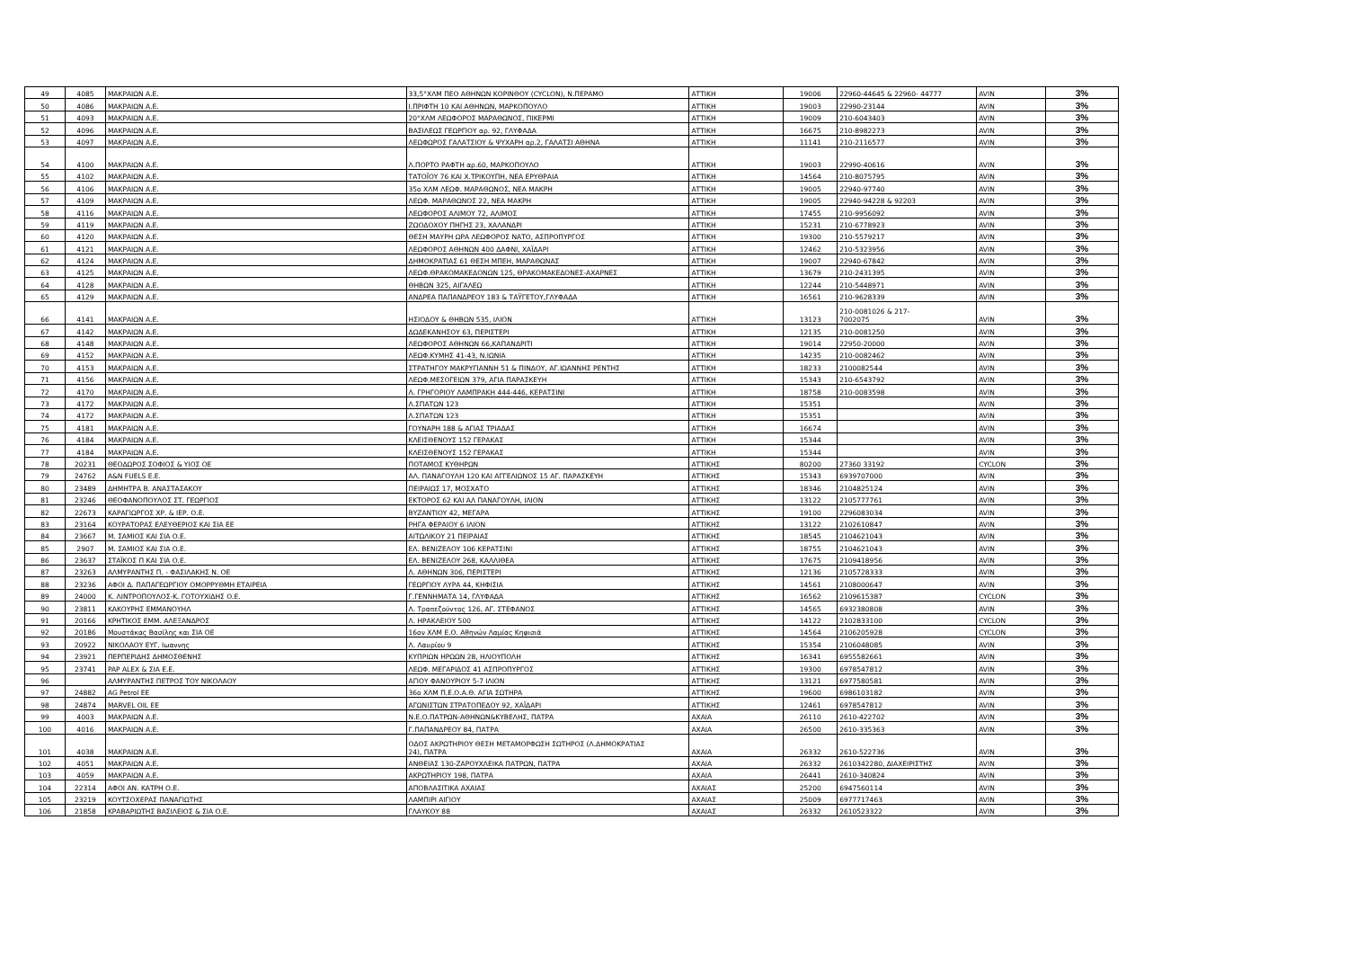| 49 | 4085 | ΜΑΚΡΑΙΩΝ Α.Ε. | 33,5°ΧΛΜ ΠΕΟ ΑΘΗΝΩΝ ΚΟΡΙΝΘΟΥ (CYCLON), Ν.ΠΕΡΑΜΟ | ΑΤΤΙΚΗ | 19006 | 22960-44645 & 22960- 44777 | AVIN | 3% |
| 50 | 4086 | ΜΑΚΡΑΙΩΝ Α.Ε. | Ι.ΠΡΙΦΤΗ 10 ΚΑΙ ΑΘΗΝΩΝ, ΜΑΡΚΟΠΟΥΛΟ | ΑΤΤΙΚΗ | 19003 | 22990-23144 | AVIN | 3% |
| 51 | 4093 | ΜΑΚΡΑΙΩΝ Α.Ε. | 20°ΧΛΜ ΛΕΩΦΟΡΟΣ ΜΑΡΑΘΩΝΟΣ, ΠΙΚΕΡΜΙ | ΑΤΤΙΚΗ | 19009 | 210-6043403 | AVIN | 3% |
| 52 | 4096 | ΜΑΚΡΑΙΩΝ Α.Ε. | ΒΑΣΙΛΕΩΣ ΓΕΩΡΓΙΟΥ αρ. 92, ΓΛΥΦΑΔΑ | ΑΤΤΙΚΗ | 16675 | 210-8982273 | AVIN | 3% |
| 53 | 4097 | ΜΑΚΡΑΙΩΝ Α.Ε. | ΛΕΩΦΩΡΟΣ ΓΑΛΑΤΣΙΟΥ & ΨΥΧΑΡΗ αρ.2, ΓΑΛΑΤΣΙ ΑΘΗΝΑ | ΑΤΤΙΚΗ | 11141 | 210-2116577 | AVIN | 3% |
| 54 | 4100 | ΜΑΚΡΑΙΩΝ Α.Ε. | Λ.ΠΟΡΤΟ ΡΑΦΤΗ αρ.60, ΜΑΡΚΟΠΟΥΛΟ | ΑΤΤΙΚΗ | 19003 | 22990-40616 | AVIN | 3% |
| 55 | 4102 | ΜΑΚΡΑΙΩΝ Α.Ε. | ΤΑΤΟΪΟΥ 76 ΚΑΙ Χ.ΤΡΙΚΟΥΠΗ, ΝΕΑ ΕΡΥΘΡΑΙΑ | ΑΤΤΙΚΗ | 14564 | 210-8075795 | AVIN | 3% |
| 56 | 4106 | ΜΑΚΡΑΙΩΝ Α.Ε. | 35ο ΧΛΜ ΛΕΩΦ. ΜΑΡΑΘΩΝΟΣ, ΝΕΑ ΜΑΚΡΗ | ΑΤΤΙΚΗ | 19005 | 22940-97740 | AVIN | 3% |
| 57 | 4109 | ΜΑΚΡΑΙΩΝ Α.Ε. | ΛΕΩΦ. ΜΑΡΑΘΩΝΟΣ 22, ΝΕΑ ΜΑΚΡΗ | ΑΤΤΙΚΗ | 19005 | 22940-94228 & 92203 | AVIN | 3% |
| 58 | 4116 | ΜΑΚΡΑΙΩΝ Α.Ε. | ΛΕΩΦΟΡΟΣ ΑΛΙΜΟΥ 72, ΑΛΙΜΟΣ | ΑΤΤΙΚΗ | 17455 | 210-9956092 | AVIN | 3% |
| 59 | 4119 | ΜΑΚΡΑΙΩΝ Α.Ε. | ΖΩΟΔΟΧΟΥ ΠΗΓΗΣ 23, ΧΑΛΑΝΔΡΙ | ΑΤΤΙΚΗ | 15231 | 210-6778923 | AVIN | 3% |
| 60 | 4120 | ΜΑΚΡΑΙΩΝ Α.Ε. | ΘΕΣΗ ΜΑΥΡΗ ΩΡΑ ΛΕΩΦΟΡΟΣ ΝΑΤΟ, ΑΣΠΡΟΠΥΡΓΟΣ | ΑΤΤΙΚΗ | 19300 | 210-5579217 | AVIN | 3% |
| 61 | 4121 | ΜΑΚΡΑΙΩΝ Α.Ε. | ΛΕΩΦΟΡΟΣ ΑΘΗΝΩΝ 400 ΔΑΦΝΙ, ΧΑΪΔΑΡΙ | ΑΤΤΙΚΗ | 12462 | 210-5323956 | AVIN | 3% |
| 62 | 4124 | ΜΑΚΡΑΙΩΝ Α.Ε. | ΔΗΜΟΚΡΑΤΙΑΣ 61 ΘΕΣΗ ΜΠΕΗ, ΜΑΡΑΘΩΝΑΣ | ΑΤΤΙΚΗ | 19007 | 22940-67842 | AVIN | 3% |
| 63 | 4125 | ΜΑΚΡΑΙΩΝ Α.Ε. | ΛΕΩΦ.ΘΡΑΚΟΜΑΚΕΔΟΝΩΝ 125, ΘΡΑΚΟΜΑΚΕΔΟΝΕΣ-ΑΧΑΡΝΕΣ | ΑΤΤΙΚΗ | 13679 | 210-2431395 | AVIN | 3% |
| 64 | 4128 | ΜΑΚΡΑΙΩΝ Α.Ε. | ΘΗΒΩΝ 325, ΑΙΓΑΛΕΩ | ΑΤΤΙΚΗ | 12244 | 210-5448971 | AVIN | 3% |
| 65 | 4129 | ΜΑΚΡΑΙΩΝ Α.Ε. | ΑΝΔΡΕΑ ΠΑΠΑΝΔΡΕΟΥ 183 & ΤΑΫΓΕΤΟΥ,ΓΛΥΦΑΔΑ | ΑΤΤΙΚΗ | 16561 | 210-9628339 | AVIN | 3% |
| 66 | 4141 | ΜΑΚΡΑΙΩΝ Α.Ε. | ΗΣΙΟΔΟΥ & ΘΗΒΩΝ 535, ΙΛΙΟΝ | ΑΤΤΙΚΗ | 13123 | 210-0081026 & 217- 7002075 | AVIN | 3% |
| 67 | 4142 | ΜΑΚΡΑΙΩΝ Α.Ε. | ΔΩΔΕΚΑΝΗΣΟΥ 63, ΠΕΡΙΣΤΕΡΙ | ΑΤΤΙΚΗ | 12135 | 210-0081250 | AVIN | 3% |
| 68 | 4148 | ΜΑΚΡΑΙΩΝ Α.Ε. | ΛΕΩΦΟΡΟΣ ΑΘΗΝΩΝ 66,ΚΑΠΑΝΔΡΙΤΙ | ΑΤΤΙΚΗ | 19014 | 22950-20000 | AVIN | 3% |
| 69 | 4152 | ΜΑΚΡΑΙΩΝ Α.Ε. | ΛΕΩΦ.ΚΥΜΗΣ 41-43, Ν.ΙΩΝΙΑ | ΑΤΤΙΚΗ | 14235 | 210-0082462 | AVIN | 3% |
| 70 | 4153 | ΜΑΚΡΑΙΩΝ Α.Ε. | ΣΤΡΑΤΗΓΟΥ ΜΑΚΡΥΓΙΑΝΝΗ 51 & ΠΙΝΔΟΥ, ΑΓ.ΙΩΑΝΝΗΣ ΡΕΝΤΗΣ | ΑΤΤΙΚΗ | 18233 | 2100082544 | AVIN | 3% |
| 71 | 4156 | ΜΑΚΡΑΙΩΝ Α.Ε. | ΛΕΩΦ.ΜΕΣΟΓΕΙΩΝ 379, ΑΓΙΑ ΠΑΡΑΣΚΕΥΗ | ΑΤΤΙΚΗ | 15343 | 210-6543792 | AVIN | 3% |
| 72 | 4170 | ΜΑΚΡΑΙΩΝ Α.Ε. | Λ. ΓΡΗΓΟΡΙΟΥ ΛΑΜΠΡΑΚΗ 444-446, ΚΕΡΑΤΣΙΝΙ | ΑΤΤΙΚΗ | 18758 | 210-0083598 | AVIN | 3% |
| 73 | 4172 | ΜΑΚΡΑΙΩΝ Α.Ε. | Λ.ΣΠΑΤΩΝ 123 | ΑΤΤΙΚΗ | 15351 | | AVIN | 3% |
| 74 | 4172 | ΜΑΚΡΑΙΩΝ Α.Ε. | Λ.ΣΠΑΤΩΝ 123 | ΑΤΤΙΚΗ | 15351 | | AVIN | 3% |
| 75 | 4181 | ΜΑΚΡΑΙΩΝ Α.Ε. | ΓΟΥΝΑΡΗ 188 & ΑΓΙΑΣ ΤΡΙΑΔΑΣ | ΑΤΤΙΚΗ | 16674 | | AVIN | 3% |
| 76 | 4184 | ΜΑΚΡΑΙΩΝ Α.Ε. | ΚΛΕΙΣΘΕΝΟΥΣ 152 ΓΕΡΑΚΑΣ | ΑΤΤΙΚΗ | 15344 | | AVIN | 3% |
| 77 | 4184 | ΜΑΚΡΑΙΩΝ Α.Ε. | ΚΛΕΙΣΘΕΝΟΥΣ 152 ΓΕΡΑΚΑΣ | ΑΤΤΙΚΗ | 15344 | | AVIN | 3% |
| 78 | 20231 | ΘΕΟΔΩΡΟΣ ΣΟΦΙΟΣ & ΥΙΟΣ ΟΕ | ΠΟΤΑΜΟΣ ΚΥΘΗΡΩΝ | ΑΤΤΙΚΗΣ | 80200 | 27360 33192 | CYCLON | 3% |
| 79 | 24762 | A&N FUELS E.E. | ΑΛ. ΠΑΝΑΓΟΥΛΗ 120 ΚΑΙ ΑΓΓΕΛΙΩΝΟΣ 15 ΑΓ. ΠΑΡΑΣΚΕΥΗ | ΑΤΤΙΚΗΣ | 15343 | 6939707000 | AVIN | 3% |
| 80 | 23489 | ΔΗΜΗΤΡΑ Β. ΑΝΑΣΤΑΣΑΚΟΥ | ΠΕΙΡΑΙΩΣ 17, ΜΟΣΧΑΤΟ | ΑΤΤΙΚΗΣ | 18346 | 2104825124 | AVIN | 3% |
| 81 | 23246 | ΘΕΟΦΑΝΟΠΟΥΛΟΣ ΣΤ. ΓΕΩΡΓΙΟΣ | ΕΚΤΟΡΟΣ 62 ΚΑΙ ΑΛ ΠΑΝΑΓΟΥΛΗ, ΙΛΙΟΝ | ΑΤΤΙΚΗΣ | 13122 | 2105777761 | AVIN | 3% |
| 82 | 22673 | ΚΑΡΑΓΙΩΡΓΟΣ ΧΡ. & ΙΕΡ. Ο.Ε. | ΒΥΖΑΝΤΙΟΥ 42, ΜΕΓΑΡΑ | ΑΤΤΙΚΗΣ | 19100 | 2296083034 | AVIN | 3% |
| 83 | 23164 | ΚΟΥΡΑΤΟΡΑΣ ΕΛΕΥΘΕΡΙΟΣ ΚΑΙ ΣΙΑ ΕΕ | ΡΗΓΑ ΦΕΡΑΙΟΥ 6 ΙΛΙΟΝ | ΑΤΤΙΚΗΣ | 13122 | 2102610847 | AVIN | 3% |
| 84 | 23667 | Μ. ΣΑΜΙΟΣ ΚΑΙ ΣΙΑ Ο.Ε. | ΑΙΤΩΛΙΚΟΥ 21 ΠΕΙΡΑΙΑΣ | ΑΤΤΙΚΗΣ | 18545 | 2104621043 | AVIN | 3% |
| 85 | 2907 | Μ. ΣΑΜΙΟΣ ΚΑΙ ΣΙΑ Ο.Ε. | ΕΛ. ΒΕΝΙΖΕΛΟΥ 106 ΚΕΡΑΤΣΙΝΙ | ΑΤΤΙΚΗΣ | 18755 | 2104621043 | AVIN | 3% |
| 86 | 23637 | ΣΤΑΪΚΟΣ Π ΚΑΙ ΣΙΑ Ο.Ε. | ΕΛ. ΒΕΝΙΖΕΛΟΥ 268, ΚΑΛΛΙΘΕΑ | ΑΤΤΙΚΗΣ | 17675 | 2109418956 | AVIN | 3% |
| 87 | 23263 | ΑΛΜΥΡΑΝΤΗΣ Π. - ΦΑΣΙΛΑΚΗΣ Ν. ΟΕ | Λ. ΑΘΗΝΩΝ 306, ΠΕΡΙΣΤΕΡΙ | ΑΤΤΙΚΗΣ | 12136 | 2105728333 | AVIN | 3% |
| 88 | 23236 | ΑΦΟΙ Δ. ΠΑΠΑΓΕΩΡΓΙΟΥ ΟΜΟΡΡΥΘΜΗ ΕΤΑΙΡΕΙΑ | ΓΕΩΡΓΙΟΥ ΛΥΡΑ 44, ΚΗΦΙΣΙΑ | ΑΤΤΙΚΗΣ | 14561 | 2108000647 | AVIN | 3% |
| 89 | 24000 | Κ. ΛΙΝΤΡΟΠΟΥΛΟΣ-Κ. ΓΟΤΟΥΧΙΔΗΣ Ο.Ε. | Γ.ΓΕΝΝΗΜΑΤΑ 14, ΓΛΥΦΑΔΑ | ΑΤΤΙΚΗΣ | 16562 | 2109615387 | CYCLON | 3% |
| 90 | 23811 | ΚΑΚΟΥΡΗΣ ΕΜΜΑΝΟΥΗΛ | Λ. Τραπεζούντος 126, ΑΓ. ΣΤΕΦΑΝΟΣ | ΑΤΤΙΚΗΣ | 14565 | 6932380808 | AVIN | 3% |
| 91 | 20166 | ΚΡΗΤΙΚΟΣ ΕΜΜ. ΑΛΕΞΑΝΔΡΟΣ | Λ. ΗΡΑΚΛΕΙΟΥ 500 | ΑΤΤΙΚΗΣ | 14122 | 2102833100 | CYCLON | 3% |
| 92 | 20186 | Μουστάκας Βασίλης και ΣΙΑ ΟΕ | 16ον ΧΛΜ Ε.Ο. Αθηνών Λαμίας Κηφισιά | ΑΤΤΙΚΗΣ | 14564 | 2106205928 | CYCLON | 3% |
| 93 | 20922 | ΝΙΚΟΛΑΟΥ ΕΥΓ. Ιωαννης | Λ. Λαυρίου 9 | ΑΤΤΙΚΗΣ | 15354 | 2106048085 | AVIN | 3% |
| 94 | 23921 | ΠΕΡΠΕΡΙΔΗΣ ΔΗΜΟΣΘΕΝΗΣ | ΚΥΠΡΙΩΝ ΗΡΩΩΝ 28, ΗΛΙΟΥΠΟΛΗ | ΑΤΤΙΚΗΣ | 16341 | 6955582661 | AVIN | 3% |
| 95 | 23741 | PAP ALEX & ΣΙΑ Ε.Ε. | ΛΕΩΦ. ΜΕΓΑΡΙΔΟΣ 41 ΑΣΠΡΟΠΥΡΓΟΣ | ΑΤΤΙΚΗΣ | 19300 | 6978547812 | AVIN | 3% |
| 96 | | ΑΛΜΥΡΑΝΤΗΣ ΠΕΤΡΟΣ ΤΟΥ ΝΙΚΟΛΑΟΥ | ΑΓΙΟΥ ΦΑΝΟΥΡΙΟΥ 5-7 ΙΛΙΟΝ | ΑΤΤΙΚΗΣ | 13121 | 6977580581 | AVIN | 3% |
| 97 | 24882 | AG Petrol EE | 36ο ΧΛΜ Π.Ε.Ο.Α.Θ. ΑΓΙΑ ΣΩΤΗΡΑ | ΑΤΤΙΚΗΣ | 19600 | 6986103182 | AVIN | 3% |
| 98 | 24874 | MARVEL OIL EE | ΑΓΩΝΙΣΤΩΝ ΣΤΡΑΤΟΠΕΔΟΥ 92, ΧΑΪΔΑΡΙ | ΑΤΤΙΚΗΣ | 12461 | 6978547812 | AVIN | 3% |
| 99 | 4003 | ΜΑΚΡΑΙΩΝ Α.Ε. | Ν.Ε.Ο.ΠΑΤΡΩΝ-ΑΘΗΝΩΝ&ΚΥΒΕΛΗΣ, ΠΑΤΡΑ | ΑΧΑΙΑ | 26110 | 2610-422702 | AVIN | 3% |
| 100 | 4016 | ΜΑΚΡΑΙΩΝ Α.Ε. | Γ.ΠΑΠΑΝΔΡΕΟΥ 84, ΠΑΤΡΑ | ΑΧΑΙΑ | 26500 | 2610-335363 | AVIN | 3% |
| 101 | 4038 | ΜΑΚΡΑΙΩΝ Α.Ε. | ΟΔΟΣ ΑΚΡΩΤΗΡΙΟΥ ΘΕΣΗ ΜΕΤΑΜΟΡΦΩΣΗ ΣΩΤΗΡΟΣ (Λ.ΔΗΜΟΚΡΑΤΙΑΣ 24), ΠΑΤΡΑ | ΑΧΑΙΑ | 26332 | 2610-522736 | AVIN | 3% |
| 102 | 4051 | ΜΑΚΡΑΙΩΝ Α.Ε. | ΑΝΘΕΙΑΣ 130-ΖΑΡΟΥΧΛΕΙΚΑ ΠΑΤΡΩΝ, ΠΑΤΡΑ | ΑΧΑΙΑ | 26332 | 2610342280, ΔΙΑΧΕΙΡΙΣΤΗΣ | AVIN | 3% |
| 103 | 4059 | ΜΑΚΡΑΙΩΝ Α.Ε. | ΑΚΡΩΤΗΡΙΟΥ 198, ΠΑΤΡΑ | ΑΧΑΙΑ | 26441 | 2610-340824 | AVIN | 3% |
| 104 | 22314 | ΑΦΟΙ ΑΝ. ΚΑΤΡΗ Ο.Ε. | ΑΠΟΒΛΑΣΙΤΙΚΑ ΑΧΑΙΑΣ | ΑΧΑΙΑΣ | 25200 | 6947560114 | AVIN | 3% |
| 105 | 23219 | ΚΟΥΤΣΟΧΕΡΑΣ ΠΑΝΑΓΙΩΤΗΣ | ΛΑΜΠΙΡΙ ΑΙΓΙΟΥ | ΑΧΑΙΑΣ | 25009 | 6977717463 | AVIN | 3% |
| 106 | 21858 | ΚΡΑΒΑΡΙΩΤΗΣ ΒΑΣΙΛΕΙΟΣ & ΣΙΑ Ο.Ε. | ΓΛΑΥΚΟΥ 88 | ΑΧΑΙΑΣ | 26332 | 2610523322 | AVIN | 3% |